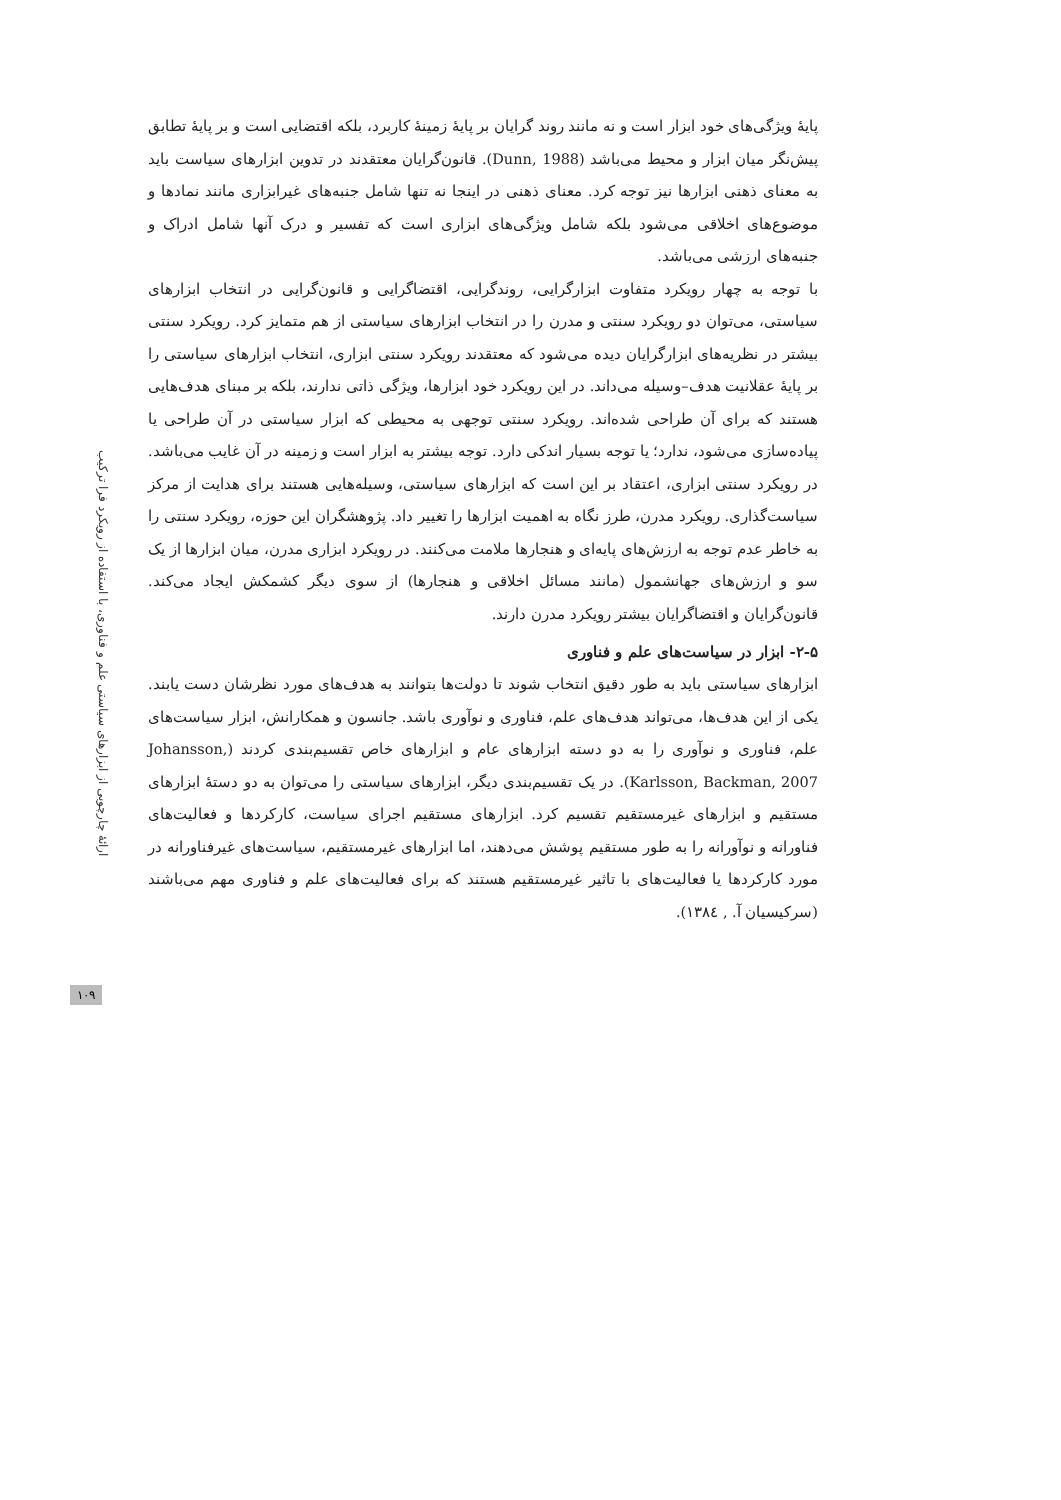پایهٔ ویژگی‌های خود ابزار است و نه مانند روند گرایان بر پایهٔ زمینهٔ کاربرد، بلکه اقتضایی است و بر پایهٔ تطابق پیش‌نگر میان ابزار و محیط می‌باشد (Dunn, 1988). قانون‌گرایان معتقدند در تدوین ابزارهای سیاست باید به معنای ذهنی ابزارها نیز توجه کرد. معنای ذهنی در اینجا نه تنها شامل جنبه‌های غیرابزاری مانند نمادها و موضوع‌های اخلاقی می‌شود بلکه شامل ویژگی‌های ابزاری است که تفسیر و درک آنها شامل ادراک و جنبه‌های ارزشی می‌باشد.
با توجه به چهار رویکرد متفاوت ابزارگرایی، روندگرایی، اقتضاگرایی و قانون‌گرایی در انتخاب ابزارهای سیاستی، می‌توان دو رویکرد سنتی و مدرن را در انتخاب ابزارهای سیاستی از هم متمایز کرد. رویکرد سنتی بیشتر در نظریه‌های ابزارگرایان دیده می‌شود که معتقدند رویکرد سنتی ابزاری، انتخاب ابزارهای سیاستی را بر پایهٔ عقلانیت هدف–وسیله می‌داند. در این رویکرد خود ابزارها، ویژگی ذاتی ندارند، بلکه بر مبنای هدف‌هایی هستند که برای آن طراحی شده‌اند. رویکرد سنتی توجهی به محیطی که ابزار سیاستی در آن طراحی یا پیاده‌سازی می‌شود، ندارد؛ یا توجه بسیار اندکی دارد. توجه بیشتر به ابزار است و زمینه در آن غایب می‌باشد. در رویکرد سنتی ابزاری، اعتقاد بر این است که ابزارهای سیاستی، وسیله‌هایی هستند برای هدایت از مرکز سیاست‌گذاری. رویکرد مدرن، طرز نگاه به اهمیت ابزارها را تغییر داد. پژوهشگران این حوزه، رویکرد سنتی را به خاطر عدم توجه به ارزش‌های پایه‌ای و هنجارها ملامت می‌کنند. در رویکرد ابزاری مدرن، میان ابزارها از یک سو و ارزش‌های جهانشمول (مانند مسائل اخلاقی و هنجارها) از سوی دیگر کشمکش ایجاد می‌کند. قانون‌گرایان و اقتضاگرایان بیشتر رویکرد مدرن دارند.
۲-۵- ابزار در سیاست‌های علم و فناوری
ابزارهای سیاستی باید به طور دقیق انتخاب شوند تا دولت‌ها بتوانند به هدف‌های مورد نظرشان دست یابند. یکی از این هدف‌ها، می‌تواند هدف‌های علم، فناوری و نوآوری باشد. جانسون و همکارانش، ابزار سیاست‌های علم، فناوری و نوآوری را به دو دسته ابزارهای عام و ابزارهای خاص تقسیم‌بندی کردند (Johansson, Karlsson, Backman, 2007). در یک تقسیم‌بندی دیگر، ابزارهای سیاستی را می‌توان به دو دستهٔ ابزارهای مستقیم و ابزارهای غیرمستقیم تقسیم کرد. ابزارهای مستقیم اجرای سیاست، کارکردها و فعالیت‌های فناورانه و نوآورانه را به طور مستقیم پوشش می‌دهند، اما ابزارهای غیرمستقیم، سیاست‌های غیرفناورانه در مورد کارکردها یا فعالیت‌های با تاثیر غیرمستقیم هستند که برای فعالیت‌های علم و فناوری مهم می‌باشند (سرکیسیان آ. , ۱۳۸٤).
ارائهٔ چارچوبی از ابزارهای سیاستی علم و فناوری، با استفاده از رویکرد فرا ترکیب
۱۰۹